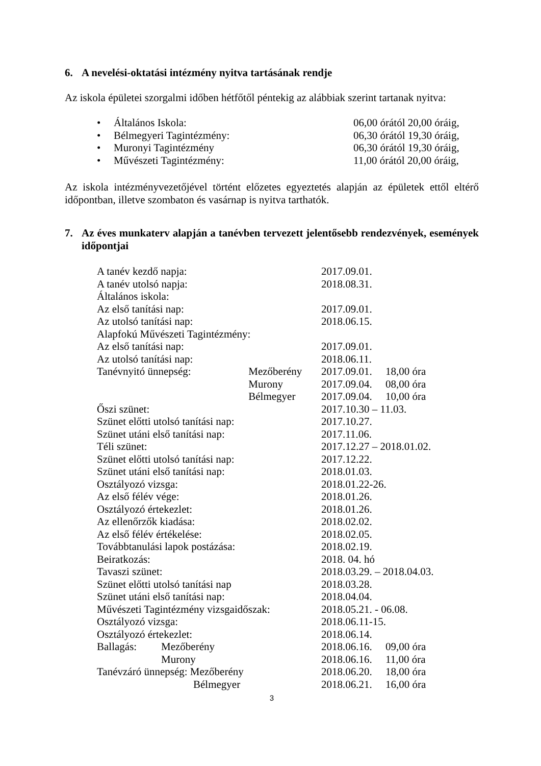6. A nevelési-oktatási intézmény nyitva tartásának rendje
Az iskola épületei szorgalmi időben hétfőtől péntekig az alábbiak szerint tartanak nyitva:
• Általános Iskola: 06,00 órától 20,00 óráig,
• Bélmegyeri Tagintézmény: 06,30 órától 19,30 óráig,
• Muronyi Tagintézmény 06,30 órától 19,30 óráig,
• Művészeti Tagintézmény: 11,00 órától 20,00 óráig,
Az iskola intézményvezetőjével történt előzetes egyeztetés alapján az épületek ettől eltérő időpontban, illetve szombaton és vasárnap is nyitva tarthatók.
7. Az éves munkaterv alapján a tanévben tervezett jelentősebb rendezvények, események időpontjai
| A tanév kezdő napja: | | | 2017.09.01. | |
| A tanév utolsó napja: | | | 2018.08.31. | |
| Általános iskola: | | | | |
| Az első tanítási nap: | | | 2017.09.01. | |
| Az utolsó tanítási nap: | | | 2018.06.15. | |
| Alapfokú Művészeti Tagintézmény: | | | | |
| Az első tanítási nap: | | | 2017.09.01. | |
| Az utolsó tanítási nap: | | | 2018.06.11. | |
| Tanévnyitó ünnepség: | | Mezőberény | 2017.09.01. | 18,00 óra |
| | | Murony | 2017.09.04. | 08,00 óra |
| | | Bélmegyer | 2017.09.04. | 10,00 óra |
| Őszi szünet: | | | 2017.10.30 – 11.03. | |
| Szünet előtti utolsó tanítási nap: | | | 2017.10.27. | |
| Szünet utáni első tanítási nap: | | | 2017.11.06. | |
| Téli szünet: | | | 2017.12.27 – 2018.01.02. | |
| Szünet előtti utolsó tanítási nap: | | | 2017.12.22. | |
| Szünet utáni első tanítási nap: | | | 2018.01.03. | |
| Osztályozó vizsga: | | | 2018.01.22-26. | |
| Az első félév vége: | | | 2018.01.26. | |
| Osztályozó értekezlet: | | | 2018.01.26. | |
| Az ellenőrzők kiadása: | | | 2018.02.02. | |
| Az első félév értékelése: | | | 2018.02.05. | |
| Továbbtanulási lapok postázása: | | | 2018.02.19. | |
| Beiratkozás: | | | 2018. 04. hó | |
| Tavaszi szünet: | | | 2018.03.29. – 2018.04.03. | |
| Szünet előtti utolsó tanítási nap | | | 2018.03.28. | |
| Szünet utáni első tanítási nap: | | | 2018.04.04. | |
| Művészeti Tagintézmény vizsgaidőszak: | | | 2018.05.21. - 06.08. | |
| Osztályozó vizsga: | | | 2018.06.11-15. | |
| Osztályozó értekezlet: | | | 2018.06.14. | |
| Ballagás: | Mezőberény | | 2018.06.16. | 09,00 óra |
| | Murony | | 2018.06.16. | 11,00 óra |
| Tanévzáró ünnepség: Mezőberény | | | 2018.06.20. | 18,00 óra |
| Bélmegyer | | | 2018.06.21. | 16,00 óra |
3